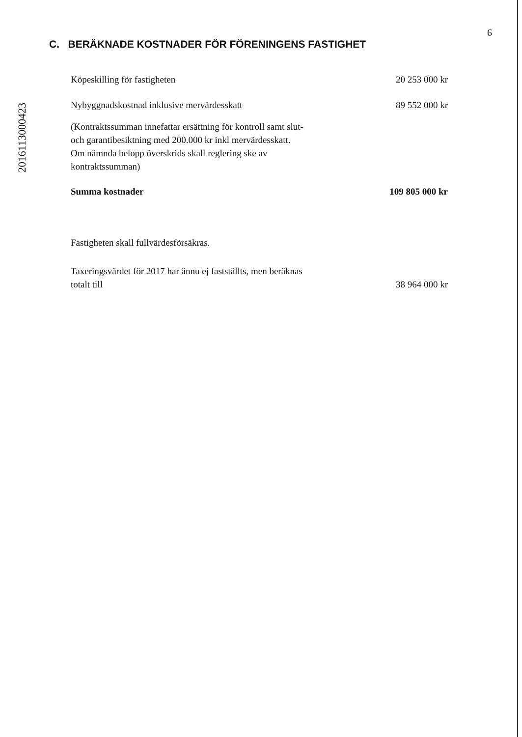6
C. BERÄKNADE KOSTNADER FÖR FÖRENINGENS FASTIGHET
2016113000423
| Köpeskilling för fastigheten | 20 253 000 kr |
| Nybyggnadskostnad inklusive mervärdesskatt | 89 552 000 kr |
| (Kontraktssumman innefattar ersättning för kontroll samt slut- och garantibesiktning med 200.000 kr inkl mervärdesskatt. Om nämnda belopp överskrids skall reglering ske av kontraktssumman) | |
| Summa kostnader | 109 805 000 kr |
| Fastigheten skall fullvärdesförsäkras. | |
| Taxeringsvärdet för 2017 har ännu ej fastställts, men beräknas totalt till | 38 964 000 kr |